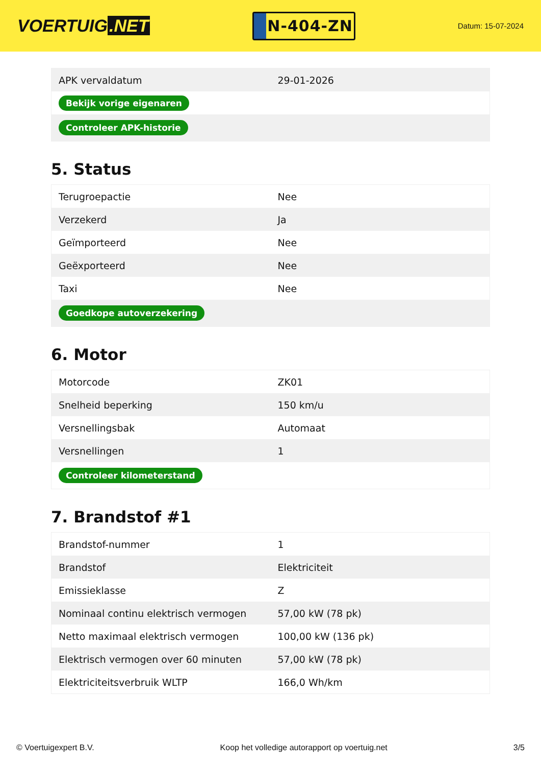VOERTUIG.NET
N-404-ZN
Datum: 15-07-2024
| APK vervaldatum | 29-01-2026 |
| Bekijk vorige eigenaren | |
| Controleer APK-historie | |
5. Status
| Terugroepactie | Nee |
| Verzekerd | Ja |
| Geïmporteerd | Nee |
| Geëxporteerd | Nee |
| Taxi | Nee |
| Goedkope autoverzekering | |
6. Motor
| Motorcode | ZK01 |
| Snelheid beperking | 150 km/u |
| Versnellingsbak | Automaat |
| Versnellingen | 1 |
| Controleer kilometerstand | |
7. Brandstof #1
| Brandstof-nummer | 1 |
| Brandstof | Elektriciteit |
| Emissieklasse | Z |
| Nominaal continu elektrisch vermogen | 57,00 kW (78 pk) |
| Netto maximaal elektrisch vermogen | 100,00 kW (136 pk) |
| Elektrisch vermogen over 60 minuten | 57,00 kW (78 pk) |
| Elektriciteitsverbruik WLTP | 166,0 Wh/km |
© Voertuigexpert B.V. Koop het volledige autorapport op voertuig.net 3/5